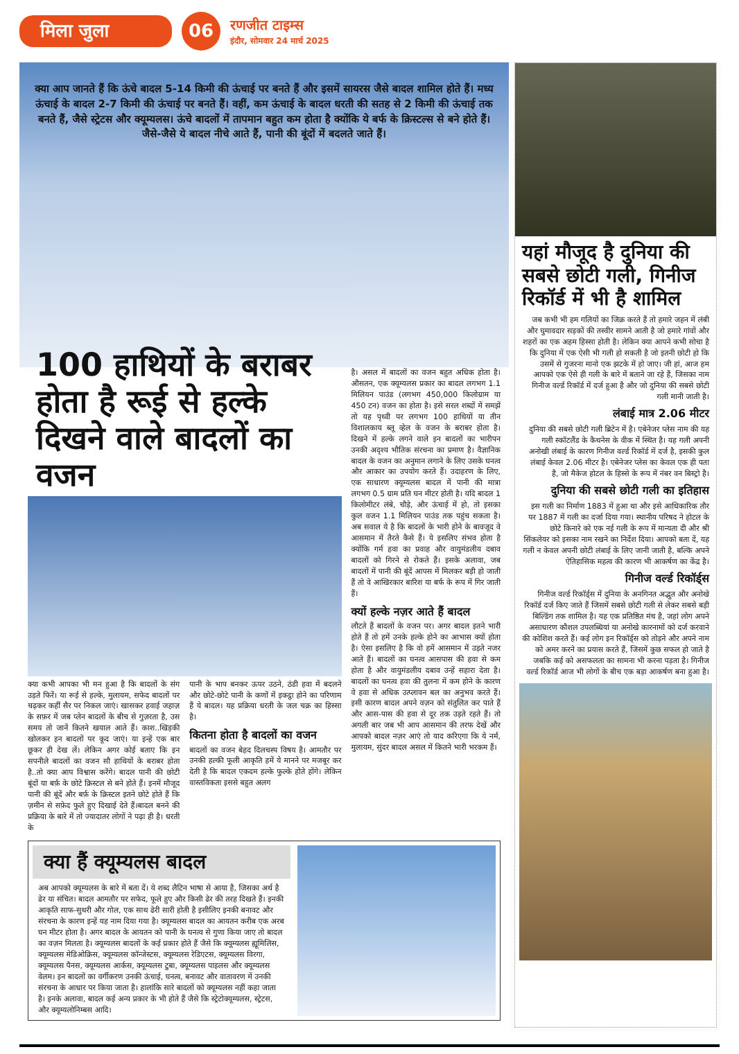मिला जुला
06
रणजीत टाइम्स
इंदौर, सोमवार 24 मार्च 2025
क्या आप जानते हैं कि ऊंचे बादल 5-14 किमी की ऊंचाई पर बनते हैं और इसमें सायरस जैसे बादल शामिल होते हैं। मध्य ऊंचाई के बादल 2-7 किमी की ऊंचाई पर बनते हैं। वहीं, कम ऊंचाई के बादल धरती की सतह से 2 किमी की ऊंचाई तक बनते हैं, जैसे स्ट्रेटस और क्यूम्यलस। ऊंचे बादलों में तापमान बहुत कम होता है क्योंकि ये बर्फ के क्रिस्टल्स से बने होते हैं। जैसे-जैसे ये बादल नीचे आते हैं, पानी की बूंदों में बदलते जाते हैं।
100 हाथियों के बराबर होता है रूई से हल्के दिखने वाले बादलों का वजन
क्या कभी आपका भी मन हुआ है कि बादलों के संग उड़ते फिरें। या रूई से हल्के, मुलायम, सफेद बादलों पर चढ़कर कहीं सैर पर निकल जाएं। खासकर हवाई जहाज़ के सफ़र में जब प्लेन बादलों के बीच से गुज़रता है, उस समय तो जानें कितने खयाल आते हैं। काश..खिड़की खोलकर इन बादलों पर कूद जाएं। या इन्हें एक बार छूकर ही देख लें। लेकिन अगर कोई बताए कि इन सपनीले बादलों का वजन सौ हाथियों के बराबर होता है..तो क्या आप विश्वास करेंगे। बादल पानी की छोटी बूंदों या बर्फ़ के छोटे क्रिस्टल से बने होते हैं। इनमें मौजूद पानी की बूंदें और बर्फ़ के क्रिस्टल इतने छोटे होते हैं कि ज़मीन से सफ़ेद फुले हुए दिखाई देते हैं।बादल बनने की प्रक्रिया के बारे में तो ज्यादातर लोगों ने पढ़ा ही है। धरती के
पानी के भाप बनकर ऊपर उठने, ठंडी हवा में बदलने और छोटे-छोटे पानी के कणों में इकट्ठा होने का परिणाम हैं ये बादल। यह प्रक्रिया धरती के जल चक्र का हिस्सा है।
कितना होता है बादलों का वजन
बादलों का वजन बेहद दिलचस्प विषय है। आमतौर पर उनकी हल्की फूली आकृति हमें ये मानने पर मजबूर कर देती है कि बादल एकदम हल्के फुल्के होते होंगे। लेकिन वास्तविकता इससे बहुत अलग
है। असल में बादलों का वजन बहुत अधिक होता है। औसतन, एक क्यूम्यलस प्रकार का बादल लगभग 1.1 मिलियन पाउंड (लगभग 450,000 किलोग्राम या 450 टन) वजन का होता है। इसे सरल शब्दों में समझें तो यह पृथ्वी पर लगभग 100 हाथियों या तीन विशालकाय ब्लू व्हेल के वजन के बराबर होता है। दिखने में हल्के लगने वाले इन बादलों का भारीपन उनकी अदृश्य भौतिक संरचना का प्रमाण है। वैज्ञानिक बादल के वजन का अनुमान लगाने के लिए उसके घनत्व और आकार का उपयोग करते हैं। उदाहरण के लिए, एक साधारण क्यूम्यलस बादल में पानी की मात्रा लगभग 0.5 ग्राम प्रति घन मीटर होती है। यदि बादल 1 किलोमीटर लंबे, चौड़े, और ऊंचाई में हो, तो इसका कुल वजन 1.1 मिलियन पाउंड तक पहुंच सकता है। अब सवाल ये है कि बादलों के भारी होने के बावजूद वे आसमान में तैरते कैसे हैं। ये इसलिए संभव होता है क्योंकि गर्म हवा का प्रवाह और वायुमंडलीय दबाव बादलों को गिरने से रोकते हैं। इसके अलावा, जब बादलों में पानी की बूंदें आपस में मिलकर बड़ी हो जाती हैं तो वे आखिरकार बारिश या बर्फ के रूप में गिर जाती हैं।
क्यों हल्के नज़र आते हैं बादल
लौटते हैं बादलों के वजन पर। अगर बादल इतने भारी होते हैं तो हमें उनके हल्के होने का आभास क्यों होता है। ऐसा इसलिए है कि वो हमें आसमान में उड़ते नजर आते हैं। बादलों का घनत्व आसपास की हवा से कम होता है और वायुमंडलीय दबाव उन्हें सहारा देता है। बादलों का घनत्व हवा की तुलना में कम होने के कारण वे हवा से अधिक उत्प्लावन बल का अनुभव करते हैं। इसी कारण बादल अपने वज़न को संतुलित कर पाते हैं और आस-पास की हवा से दूर तक उड़ते रहते हैं। तो अगली बार जब भी आप आसमान की तरफ देखें और आपको बादल नज़र आएं तो याद करिएगा कि ये नर्म, मुलायम, सुंदर बादल असल में कितने भारी भरकम हैं।
क्या हैं क्यूम्यलस बादल
अब आपको क्यूम्यलस के बारे में बता दें। ये शब्द लैटिन भाषा से आया है, जिसका अर्थ है ढेर या संचित। बादल आमतौर पर सफेद, फूले हुए और किसी ढेर की तरह दिखते हैं। इनकी आकृति साफ-सुथरी और गोल, एक साथ ढेरी सारी होती है इसीलिए इनकी बनावट और संरचना के कारण इन्हें यह नाम दिया गया है। क्यूम्यलस बादल का आयतन करीब एक अरब घन मीटर होता है। अगर बादल के आयतन को पानी के घनत्व से गुणा किया जाए तो बादल का वज़न मिलता है। क्यूम्यलस बादलों के कई प्रकार होते हैं जैसे कि क्यूम्यलस ह्यूमिलिस, क्यूम्यलस मेडिओक्रिस, क्यूम्यलस कॉन्जेस्टस, क्यूम्यलस रेडिएटस, क्यूम्यलस विरगा, क्यूम्यलस पैनस, क्यूम्यलस आर्कस, क्यूम्यलस टुबा, क्यूम्यलस पाइलस और क्यूम्यलस वेलम। इन बादलों का वर्गीकरण उनकी ऊंचाई, घनत्व, बनावट और वातावरण में उनकी संरचना के आधार पर किया जाता है। हालांकि सारे बादलों को क्यूम्यलस नहीं कहा जाता है। इनके अलावा, बादल कई अन्य प्रकार के भी होते हैं जैसे कि स्ट्रेटोक्यूम्यलस, स्ट्रेटस, और क्यूम्यलोनिम्बस आदि।
यहां मौजूद है दुनिया की सबसे छोटी गली, गिनीज रिकॉर्ड में भी है शामिल
जब कभी भी हम गलियों का जिक्र करते हैं तो हमारे जहन में लंबी और घुमावदार सड़कों की तस्वीर सामने आती है जो हमारे गांवों और शहरों का एक अहम हिस्सा होती है। लेकिन क्या आपने कभी सोचा है कि दुनिया में एक ऐसी भी गली हो सकती है जो इतनी छोटी हो कि उसमें से गुजरना मानो एक झटके में हो जाए। जी हां, आज हम आपको एक ऐसे ही गली के बारे में बताने जा रहे हैं, जिसका नाम गिनीज वर्ल्ड रिकॉर्ड में दर्ज हुआ है और जो दुनिया की सबसे छोटी गली मानी जाती है।
लंबाई मात्र 2.06 मीटर
दुनिया की सबसे छोटी गली ब्रिटेन में है। एबेनेजर प्लेस नाम की यह गली स्कॉटलैंड के कैथनेस के वीक में स्थित है। यह गली अपनी अनोखी लंबाई के कारण गिनीज वर्ल्ड रिकॉर्ड में दर्ज है, इसकी कुल लंबाई केवल 2.06 मीटर है। एबेनेजर प्लेस का केवल एक ही पता है, जो मैकेज होटल के हिस्से के रूप में नंबर वन बिस्ट्रो है।
दुनिया की सबसे छोटी गली का इतिहास
इस गली का निर्माण 1883 में हुआ था और इसे आधिकारिक तौर पर 1887 में गली का दर्जा दिया गया। स्थानीय परिषद ने होटल के छोटे किनारे को एक नई गली के रूप में मान्यता दी और श्री सिंकलेयर को इसका नाम रखने का निर्देश दिया। आपको बता दें, यह गली न केवल अपनी छोटी लंबाई के लिए जानी जाती है, बल्कि अपने ऐतिहासिक महत्व की कारण भी आकर्षण का केंद्र है।
गिनीज वर्ल्ड रिकॉर्ड्स
गिनीज वर्ल्ड रिकॉर्ड्स में दुनिया के अनगिनत अद्भुत और अनोखे रिकॉर्ड दर्ज किए जाते हैं जिसमें सबसे छोटी गली से लेकर सबसे बड़ी बिल्डिंग तक शामिल है। यह एक प्रतिष्ठित मंच है, जहां लोग अपने असाधारण कौशल उपलब्धियां या अनोखे कारनामों को दर्ज करवाने की कोशिश करते हैं। कई लोग इन रिकॉर्ड्स को तोड़ने और अपने नाम को अमर करने का प्रयास करते हैं, जिसमें कुछ सफल हो जाते है जबकि कई को असफलता का सामना भी करना पड़ता है। गिनीज वर्ल्ड रिकॉर्ड आज भी लोगों के बीच एक बड़ा आकर्षण बना हुआ है।